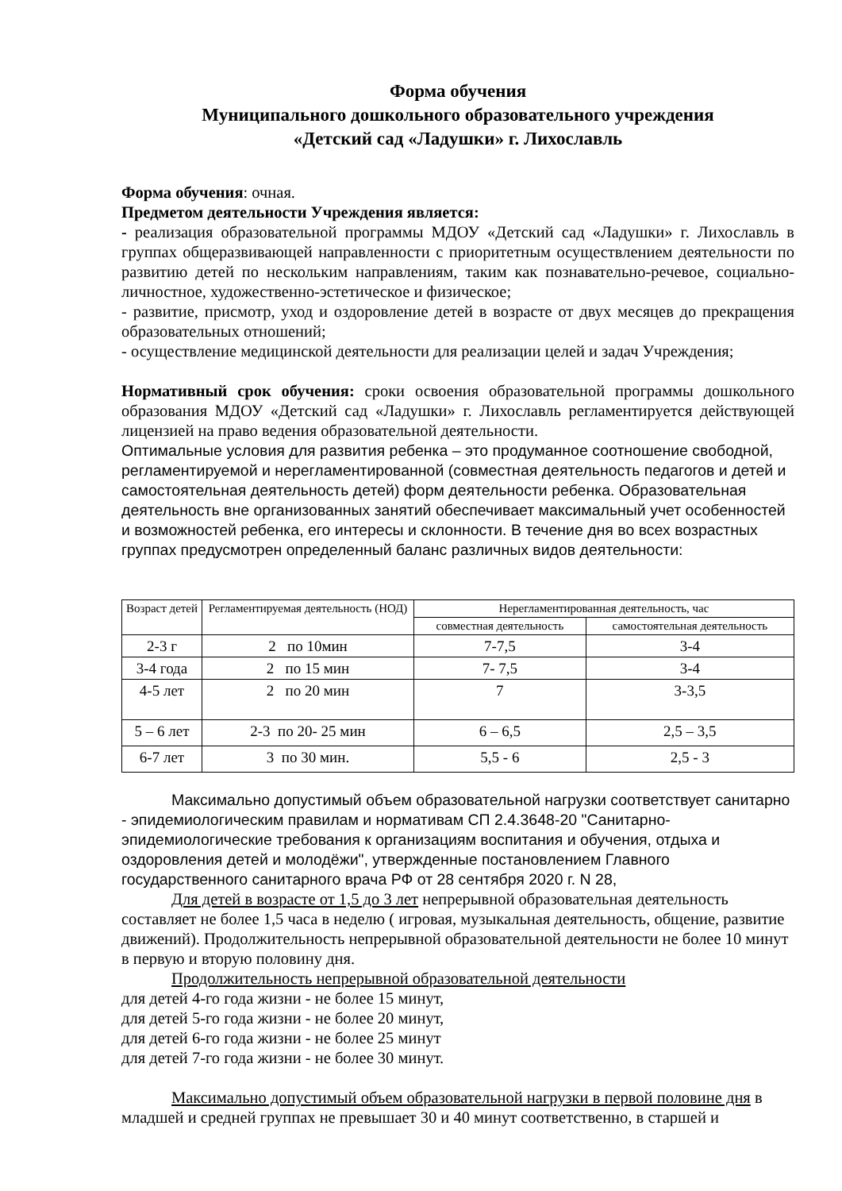Форма обучения
Муниципального дошкольного образовательного учреждения
«Детский сад «Ладушки» г. Лихославль
Форма обучения: очная.
Предметом деятельности Учреждения является:
- реализация образовательной программы МДОУ «Детский сад «Ладушки» г. Лихославль в группах общеразвивающей направленности с приоритетным осуществлением деятельности по развитию детей по нескольким направлениям, таким как познавательно-речевое, социально-личностное, художественно-эстетическое и физическое;
- развитие, присмотр, уход и оздоровление детей в возрасте от двух месяцев до прекращения образовательных отношений;
- осуществление медицинской деятельности для реализации целей и задач Учреждения;
Нормативный срок обучения: сроки освоения образовательной программы дошкольного образования МДОУ «Детский сад «Ладушки» г. Лихославль регламентируется действующей лицензией на право ведения образовательной деятельности.
Оптимальные условия для развития ребенка – это продуманное соотношение свободной, регламентируемой и нерегламентированной (совместная деятельность педагогов и детей и самостоятельная деятельность детей) форм деятельности ребенка. Образовательная деятельность вне организованных занятий обеспечивает максимальный учет особенностей и возможностей ребенка, его интересы и склонности. В течение дня во всех возрастных группах предусмотрен определенный баланс различных видов деятельности:
| Возраст детей | Регламентируемая деятельность (НОД) | Нерегламентированная деятельность, час | |
| --- | --- | --- | --- |
| | | совместная деятельность | самостоятельная деятельность |
| 2-3 г | 2 по 10мин | 7-7,5 | 3-4 |
| 3-4 года | 2 по 15 мин | 7- 7,5 | 3-4 |
| 4-5 лет | 2 по 20 мин | 7 | 3-3,5 |
| 5 – 6 лет | 2-3 по 20- 25 мин | 6 – 6,5 | 2,5 – 3,5 |
| 6-7 лет | 3 по 30 мин. | 5,5 - 6 | 2,5 - 3 |
Максимально допустимый объем образовательной нагрузки соответствует санитарно - эпидемиологическим правилам и нормативам СП 2.4.3648-20 "Санитарно-эпидемиологические требования к организациям воспитания и обучения, отдыха и оздоровления детей и молодёжи", утвержденные постановлением Главного государственного санитарного врача РФ от 28 сентября 2020 г. N 28,
Для детей в возрасте от 1,5 до 3 лет непрерывной образовательная деятельность составляет не более 1,5 часа в неделю ( игровая, музыкальная деятельность, общение, развитие движений). Продолжительность непрерывной образовательной деятельности не более 10 минут в первую и вторую половину дня.
Продолжительность непрерывной образовательной деятельности
для детей 4-го года жизни - не более 15 минут,
для детей 5-го года жизни - не более 20 минут,
для детей 6-го года жизни - не более 25 минут
для детей 7-го года жизни - не более 30 минут.
Максимально допустимый объем образовательной нагрузки в первой половине дня в младшей и средней группах не превышает 30 и 40 минут соответственно, в старшей и